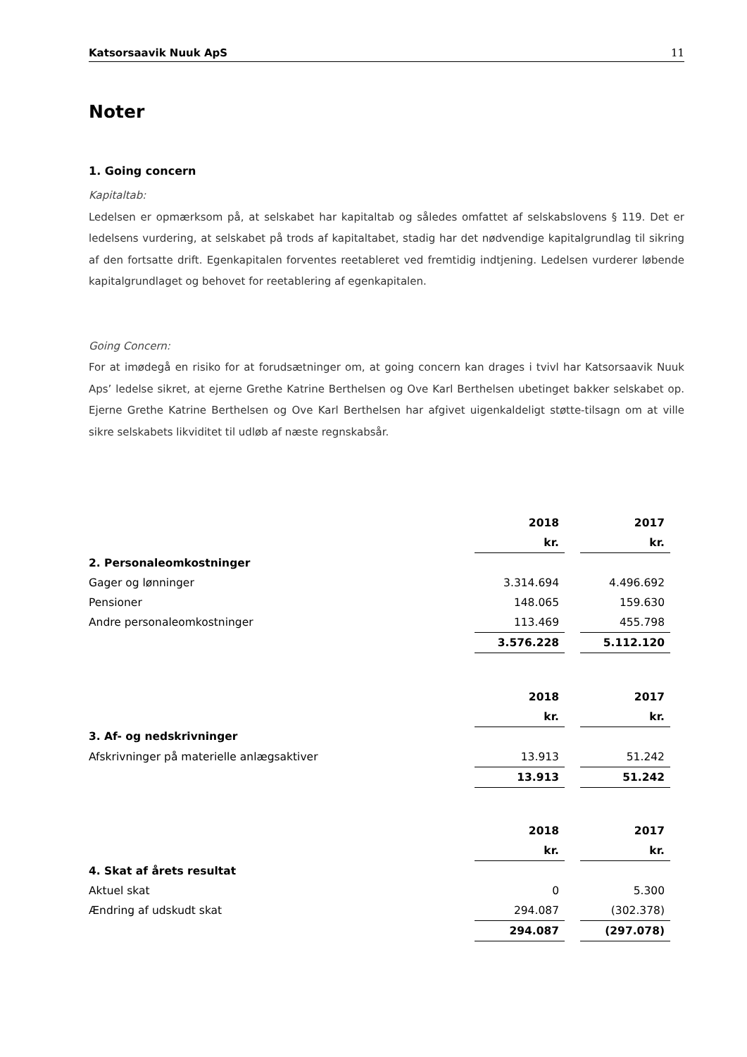Katsorsaavik Nuuk ApS 11
Noter
1. Going concern
Kapitaltab:
Ledelsen er opmærksom på, at selskabet har kapitaltab og således omfattet af selskabslovens § 119. Det er ledelsens vurdering, at selskabet på trods af kapitaltabet, stadig har det nødvendige kapitalgrundlag til sikring af den fortsatte drift. Egenkapitalen forventes reetableret ved fremtidig indtjening. Ledelsen vurderer løbende kapitalgrundlaget og behovet for reetablering af egenkapitalen.
Going Concern:
For at imødegå en risiko for at forudsætninger om, at going concern kan drages i tvivl har Katsorsaavik Nuuk Aps’ ledelse sikret, at ejerne Grethe Katrine Berthelsen og Ove Karl Berthelsen ubetinget bakker selskabet op. Ejerne Grethe Katrine Berthelsen og Ove Karl Berthelsen har afgivet uigenkaldeligt støtte-tilsagn om at ville sikre selskabets likviditet til udløb af næste regnskabsår.
| | 2018 | | 2017 |
| | kr. | | kr. |
| 2. Personaleomkostninger | | | |
| Gager og lønninger | 3.314.694 | | 4.496.692 |
| Pensioner | 148.065 | | 159.630 |
| Andre personaleomkostninger | 113.469 | | 455.798 |
| | 3.576.228 | | 5.112.120 |
| | 2018 | | 2017 |
| | kr. | | kr. |
| 3. Af- og nedskrivninger | | | |
| Afskrivninger på materielle anlægsaktiver | 13.913 | | 51.242 |
| | 13.913 | | 51.242 |
| | 2018 | | 2017 |
| | kr. | | kr. |
| 4. Skat af årets resultat | | | |
| Aktuel skat | 0 | | 5.300 |
| Ændring af udskudt skat | 294.087 | | (302.378) |
| | 294.087 | | (297.078) |